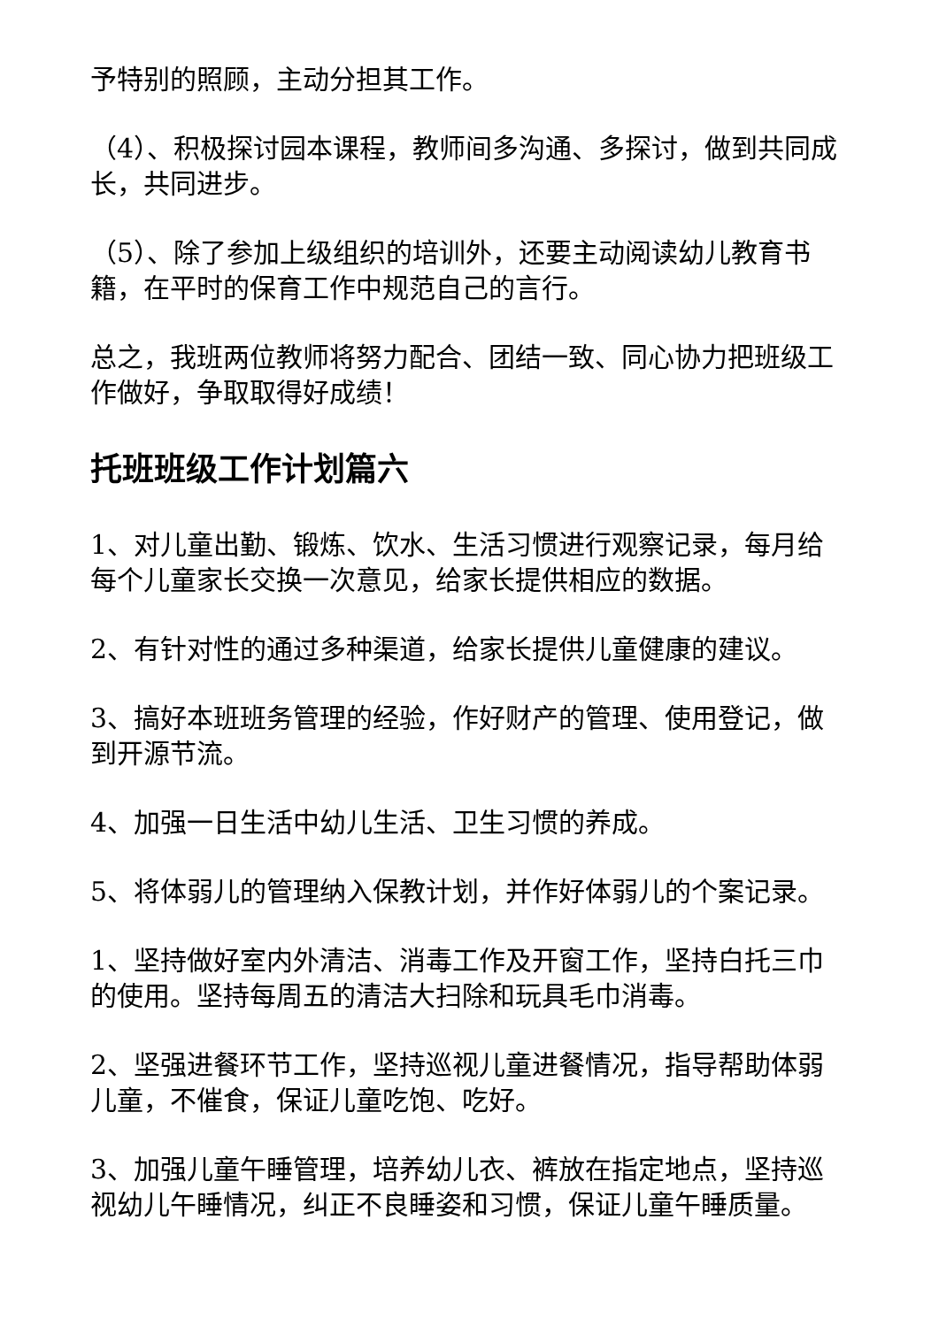予特别的照顾，主动分担其工作。
（4）、积极探讨园本课程，教师间多沟通、多探讨，做到共同成长，共同进步。
（5）、除了参加上级组织的培训外，还要主动阅读幼儿教育书籍，在平时的保育工作中规范自己的言行。
总之，我班两位教师将努力配合、团结一致、同心协力把班级工作做好，争取取得好成绩！
托班班级工作计划篇六
1、对儿童出勤、锻炼、饮水、生活习惯进行观察记录，每月给每个儿童家长交换一次意见，给家长提供相应的数据。
2、有针对性的通过多种渠道，给家长提供儿童健康的建议。
3、搞好本班班务管理的经验，作好财产的管理、使用登记，做到开源节流。
4、加强一日生活中幼儿生活、卫生习惯的养成。
5、将体弱儿的管理纳入保教计划，并作好体弱儿的个案记录。
1、坚持做好室内外清洁、消毒工作及开窗工作，坚持白托三巾的使用。坚持每周五的清洁大扫除和玩具毛巾消毒。
2、坚强进餐环节工作，坚持巡视儿童进餐情况，指导帮助体弱儿童，不催食，保证儿童吃饱、吃好。
3、加强儿童午睡管理，培养幼儿衣、裤放在指定地点，坚持巡视幼儿午睡情况，纠正不良睡姿和习惯，保证儿童午睡质量。